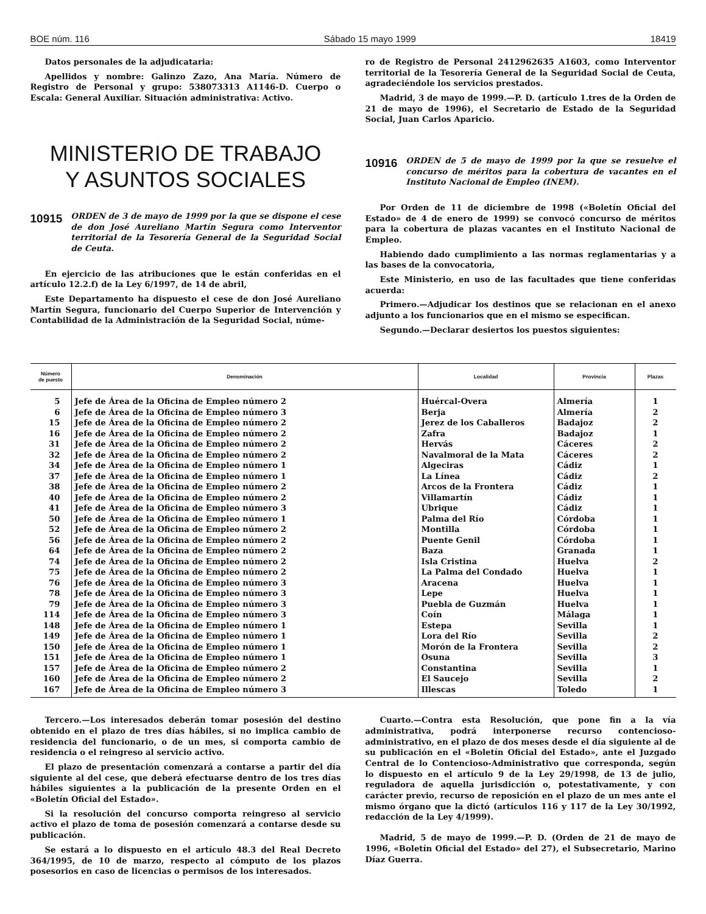BOE núm. 116 Sábado 15 mayo 1999 18419
Datos personales de la adjudicataria:
Apellidos y nombre: Galinzo Zazo, Ana María. Número de Registro de Personal y grupo: 538073313 A1146-D. Cuerpo o Escala: General Auxiliar. Situación administrativa: Activo.
MINISTERIO DE TRABAJO
Y ASUNTOS SOCIALES
10915 ORDEN de 3 de mayo de 1999 por la que se dispone el cese de don José Aureliano Martín Segura como Interventor territorial de la Tesorería General de la Seguridad Social de Ceuta.
En ejercicio de las atribuciones que le están conferidas en el artículo 12.2.f) de la Ley 6/1997, de 14 de abril,
Este Departamento ha dispuesto el cese de don José Aureliano Martín Segura, funcionario del Cuerpo Superior de Intervención y Contabilidad de la Administración de la Seguridad Social, núme-
ro de Registro de Personal 2412962635 A1603, como Interventor territorial de la Tesorería General de la Seguridad Social de Ceuta, agradeciéndole los servicios prestados.
Madrid, 3 de mayo de 1999.—P. D. (artículo 1.tres de la Orden de 21 de mayo de 1996), el Secretario de Estado de la Seguridad Social, Juan Carlos Aparicio.
10916 ORDEN de 5 de mayo de 1999 por la que se resuelve el concurso de méritos para la cobertura de vacantes en el Instituto Nacional de Empleo (INEM).
Por Orden de 11 de diciembre de 1998 («Boletín Oficial del Estado» de 4 de enero de 1999) se convocó concurso de méritos para la cobertura de plazas vacantes en el Instituto Nacional de Empleo.
Habiendo dado cumplimiento a las normas reglamentarias y a las bases de la convocatoria,
Este Ministerio, en uso de las facultades que tiene conferidas acuerda:
Primero.—Adjudicar los destinos que se relacionan en el anexo adjunto a los funcionarios que en el mismo se especifican.
Segundo.—Declarar desiertos los puestos siguientes:
| Número de puesto | Denominación | Localidad | Provincia | Plazas |
| --- | --- | --- | --- | --- |
| 5 | Jefe de Área de la Oficina de Empleo número 2 | Huércal-Overa | Almería | 1 |
| 6 | Jefe de Área de la Oficina de Empleo número 3 | Berja | Almería | 2 |
| 15 | Jefe de Área de la Oficina de Empleo número 2 | Jerez de los Caballeros | Badajoz | 2 |
| 16 | Jefe de Área de la Oficina de Empleo número 2 | Zafra | Badajoz | 1 |
| 31 | Jefe de Área de la Oficina de Empleo número 2 | Hervás | Cáceres | 2 |
| 32 | Jefe de Área de la Oficina de Empleo número 2 | Navalmoral de la Mata | Cáceres | 2 |
| 34 | Jefe de Área de la Oficina de Empleo número 1 | Algeciras | Cádiz | 1 |
| 37 | Jefe de Área de la Oficina de Empleo número 1 | La Línea | Cádiz | 2 |
| 38 | Jefe de Área de la Oficina de Empleo número 2 | Arcos de la Frontera | Cádiz | 1 |
| 40 | Jefe de Área de la Oficina de Empleo número 2 | Villamartín | Cádiz | 1 |
| 41 | Jefe de Área de la Oficina de Empleo número 3 | Ubrique | Cádiz | 1 |
| 50 | Jefe de Área de la Oficina de Empleo número 1 | Palma del Río | Córdoba | 1 |
| 52 | Jefe de Área de la Oficina de Empleo número 2 | Montilla | Córdoba | 1 |
| 56 | Jefe de Área de la Oficina de Empleo número 2 | Puente Genil | Córdoba | 1 |
| 64 | Jefe de Área de la Oficina de Empleo número 2 | Baza | Granada | 1 |
| 74 | Jefe de Área de la Oficina de Empleo número 2 | Isla Cristina | Huelva | 2 |
| 75 | Jefe de Área de la Oficina de Empleo número 2 | La Palma del Condado | Huelva | 1 |
| 76 | Jefe de Área de la Oficina de Empleo número 3 | Aracena | Huelva | 1 |
| 78 | Jefe de Área de la Oficina de Empleo número 3 | Lepe | Huelva | 1 |
| 79 | Jefe de Área de la Oficina de Empleo número 3 | Puebla de Guzmán | Huelva | 1 |
| 114 | Jefe de Área de la Oficina de Empleo número 3 | Coín | Málaga | 1 |
| 148 | Jefe de Área de la Oficina de Empleo número 1 | Estepa | Sevilla | 1 |
| 149 | Jefe de Área de la Oficina de Empleo número 1 | Lora del Río | Sevilla | 2 |
| 150 | Jefe de Área de la Oficina de Empleo número 1 | Morón de la Frontera | Sevilla | 2 |
| 151 | Jefe de Área de la Oficina de Empleo número 1 | Osuna | Sevilla | 3 |
| 157 | Jefe de Área de la Oficina de Empleo número 2 | Constantina | Sevilla | 1 |
| 160 | Jefe de Área de la Oficina de Empleo número 2 | El Saucejo | Sevilla | 2 |
| 167 | Jefe de Área de la Oficina de Empleo número 3 | Illescas | Toledo | 1 |
Tercero.—Los interesados deberán tomar posesión del destino obtenido en el plazo de tres días hábiles, si no implica cambio de residencia del funcionario, o de un mes, si comporta cambio de residencia o el reingreso al servicio activo.
El plazo de presentación comenzará a contarse a partir del día siguiente al del cese, que deberá efectuarse dentro de los tres días hábiles siguientes a la publicación de la presente Orden en el «Boletín Oficial del Estado».
Si la resolución del concurso comporta reingreso al servicio activo el plazo de toma de posesión comenzará a contarse desde su publicación.
Se estará a lo dispuesto en el artículo 48.3 del Real Decreto 364/1995, de 10 de marzo, respecto al cómputo de los plazos posesorios en caso de licencias o permisos de los interesados.
Cuarto.—Contra esta Resolución, que pone fin a la vía administrativa, podrá interponerse recurso contencioso-administrativo, en el plazo de dos meses desde el día siguiente al de su publicación en el «Boletín Oficial del Estado», ante el Juzgado Central de lo Contencioso-Administrativo que corresponda, según lo dispuesto en el artículo 9 de la Ley 29/1998, de 13 de julio, reguladora de aquella jurisdicción o, potestativamente, y con carácter previo, recurso de reposición en el plazo de un mes ante el mismo órgano que la dictó (artículos 116 y 117 de la Ley 30/1992, redacción de la Ley 4/1999).
Madrid, 5 de mayo de 1999.—P. D. (Orden de 21 de mayo de 1996, «Boletín Oficial del Estado» del 27), el Subsecretario, Marino Díaz Guerra.